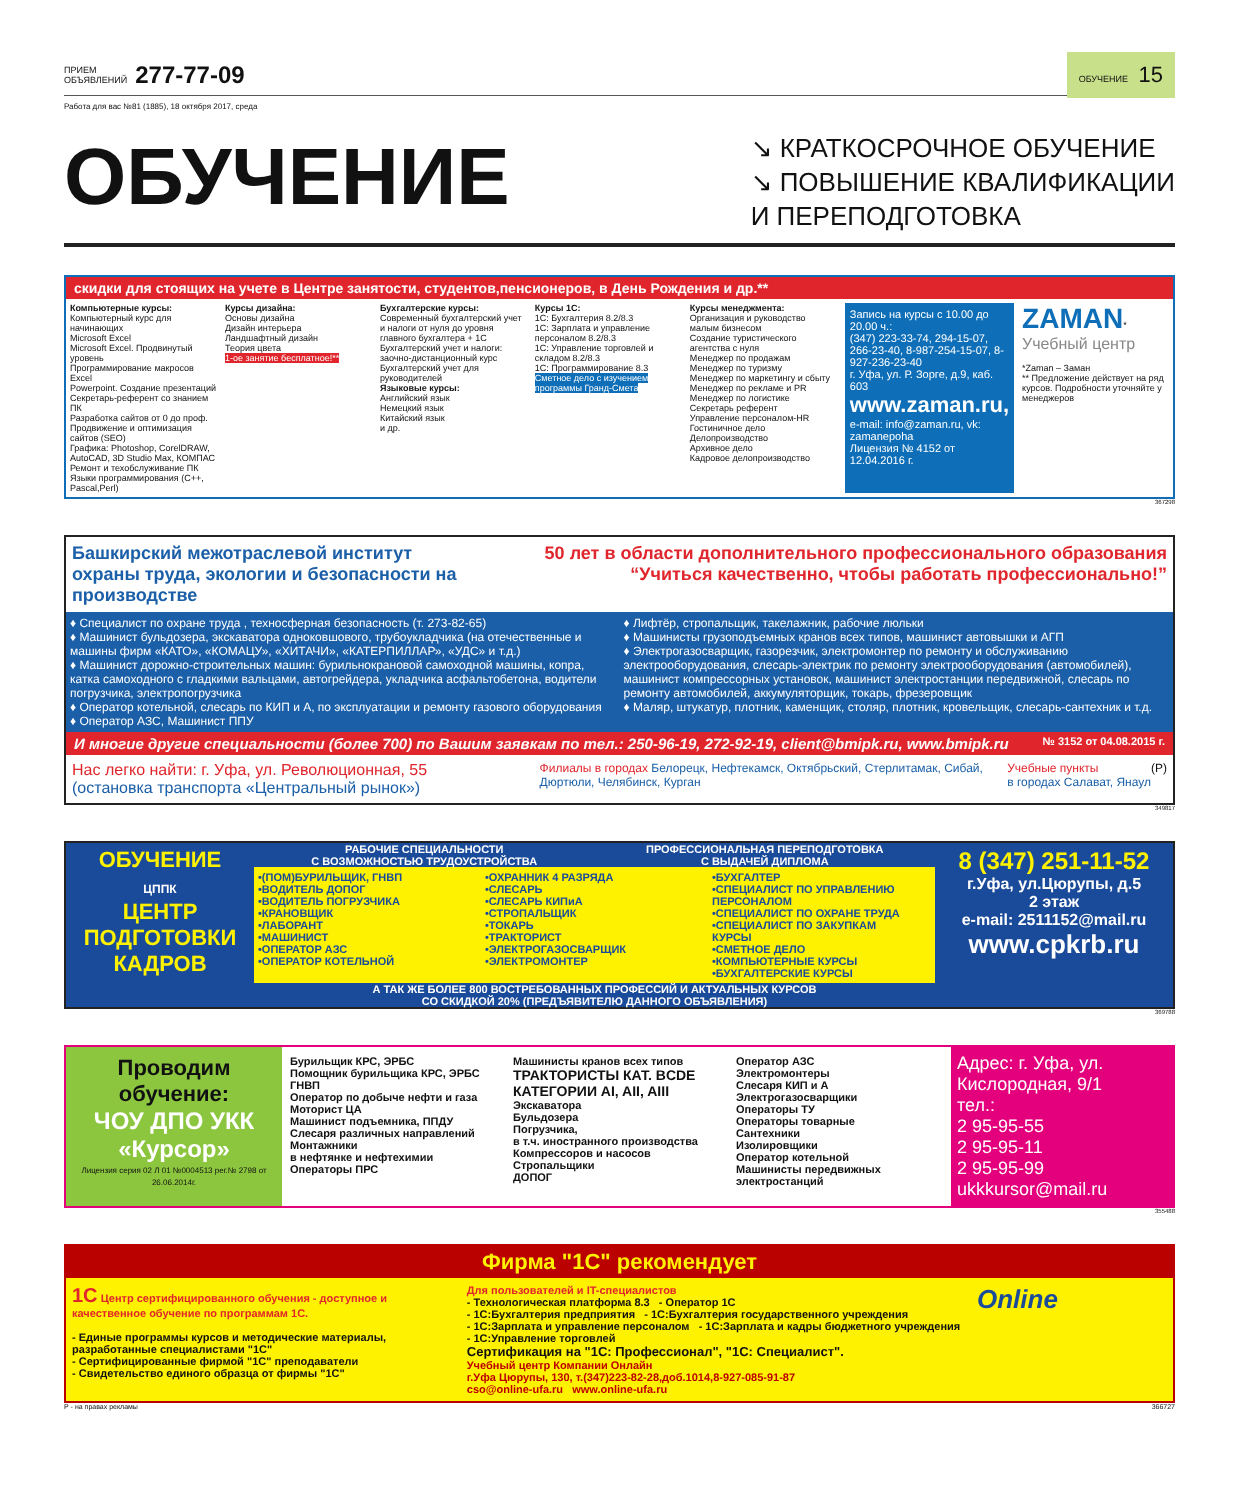ПРИЕМ
ОБЪЯВЛЕНИЙ 277-77-09 ОБУЧЕНИЕ 15
Работа для вас №81 (1885), 18 октября 2017, среда
ОБУЧЕНИЕ
↘ КРАТКОСРОЧНОЕ ОБУЧЕНИЕ
↘ ПОВЫШЕНИЕ КВАЛИФИКАЦИИ
И ПЕРЕПОДГОТОВКА
скидки для стоящих на учете в Центре занятости, студентов,пенсионеров, в День Рождения и др.**
Компьютерные курсы:
Компьютерный курс для начинающих
Microsoft Excel
Microsoft Excel. Продвинутый уровень
Программирование макросов Excel
Powerpoint. Создание презентаций
Секретарь-референт со знанием ПК
Разработка сайтов от 0 до проф.
Продвижение и оптимизация сайтов (SEO)
Графика: Photoshop, CorelDRAW, AutoCAD, 3D Studio Max, КОМПАС
Ремонт и техобслуживание ПК
Языки программирования (C++, Pascal,Perl)
Курсы дизайна:
Основы дизайна
Дизайн интерьера
Ландшафтный дизайн
Теория цвета
1-ое занятие бесплатное!**
Бухгалтерские курсы:
Современный бухгалтерский учет и налоги от нуля до уровня главного бухгалтера + 1С
Бухгалтерский учет и налоги: заочно-дистанционный курс
Бухгалтерский учет для руководителей
Языковые курсы:
Английский язык
Немецкий язык
Китайский язык
и др.
Курсы 1С:
1С: Бухгалтерия 8.2/8.3
1С: Зарплата и управление персоналом 8.2/8.3
1С: Управление торговлей и складом 8.2/8.3
1С: Программирование 8.3
Сметное дело с изучением программы Гранд-Смета
Курсы менеджмента:
Организация и руководство малым бизнесом
Создание туристического агентства с нуля
Менеджер по продажам
Менеджер по туризму
Менеджер по маркетингу и сбыту
Менеджер по рекламе и PR
Менеджер по логистике
Секретарь референт
Управление персоналом-HR
Гостиничное дело
Делопроизводство
Архивное дело
Кадровое делопроизводство
Запись на курсы с 10.00 до 20.00 ч.:
(347) 223-33-74, 294-15-07, 266-23-40, 8-987-254-15-07, 8- 927-236-23-40
г. Уфа, ул. Р. Зорге, д.9, каб. 603
www.zaman.ru,
e-mail: info@zaman.ru, vk: zamanepoha
Лицензия № 4152 от 12.04.2016 г.
ZAMAN*
Учебный центр
*Zaman – Заман
** Предложение действует на ряд курсов. Подробности уточняйте у менеджеров
367298
Башкирский межотраслевой институт
охраны труда, экологии и безопасности на производстве
50 лет в области дополнительного профессионального образования
“Учиться качественно, чтобы работать профессионально!”
♦ Специалист по охране труда , техносферная безопасность (т. 273-82-65)
♦ Машинист бульдозера, экскаватора одноковшового, трубоукладчика (на отечественные и машины фирм «КАТО», «КОМАЦУ», «ХИТАЧИ», «КАТЕРПИЛЛАР», «УДС» и т.д.)
♦ Машинист дорожно-строительных машин: бурильнокрановой самоходной машины, копра, катка самоходного с гладкими вальцами, автогрейдера, укладчика асфальтобетона, водители погрузчика, электропогрузчика
♦ Оператор котельной, слесарь по КИП и А, по эксплуатации и ремонту газового оборудования
♦ Оператор АЗС, Машинист ППУ
♦ Лифтёр, стропальщик, такелажник, рабочие люльки
♦ Машинисты грузоподъемных кранов всех типов, машинист автовышки и АГП
♦ Электрогазосварщик, газорезчик, электромонтер по ремонту и обслуживанию электрооборудования, слесарь-электрик по ремонту электрооборудования (автомобилей), машинист компрессорных установок, машинист электростанции передвижной, слесарь по ремонту автомобилей, аккумуляторщик, токарь, фрезеровщик
♦ Маляр, штукатур, плотник, каменщик, столяр, плотник, кровельщик, слесарь-сантехник и т.д.
И многие другие специальности (более 700) по Вашим заявкам по тел.: 250-96-19, 272-92-19, client@bmipk.ru, www.bmipk.ru № 3152 от 04.08.2015 г.
Нас легко найти: г. Уфа, ул. Революционная, 55
(остановка транспорта «Центральный рынок»)
Филиалы в городах Белорецк, Нефтекамск, Октябрьский, Стерлитамак, Сибай, Дюртюли, Челябинск, Курган
Учебные пункты
в городах Салават, Янаул
(Р)
349817
ОБУЧЕНИЕ
ЦППК
ЦЕНТР ПОДГОТОВКИ КАДРОВ
РАБОЧИЕ СПЕЦИАЛЬНОСТИ
С ВОЗМОЖНОСТЬЮ ТРУДОУСТРОЙСТВА
ПРОФЕССИОНАЛЬНАЯ ПЕРЕПОДГОТОВКА
С ВЫДАЧЕЙ ДИПЛОМА
•(ПОМ)БУРИЛЬЩИК, ГНВП
•ВОДИТЕЛЬ ДОПОГ
•ВОДИТЕЛЬ ПОГРУЗЧИКА
•КРАНОВЩИК
•ЛАБОРАНТ
•МАШИНИСТ
•ОПЕРАТОР АЗС
•ОПЕРАТОР КОТЕЛЬНОЙ
•ОХРАННИК 4 РАЗРЯДА
•СЛЕСАРЬ
•СЛЕСАРЬ КИПиА
•СТРОПАЛЬЩИК
•ТОКАРЬ
•ТРАКТОРИСТ
•ЭЛЕКТРОГАЗОСВАРЩИК
•ЭЛЕКТРОМОНТЕР
•БУХГАЛТЕР
•СПЕЦИАЛИСТ ПО УПРАВЛЕНИЮ ПЕРСОНАЛОМ
•СПЕЦИАЛИСТ ПО ОХРАНЕ ТРУДА
•СПЕЦИАЛИСТ ПО ЗАКУПКАМ
КУРСЫ
•СМЕТНОЕ ДЕЛО
•КОМПЬЮТЕРНЫЕ КУРСЫ
•БУХГАЛТЕРСКИЕ КУРСЫ
А ТАК ЖЕ БОЛЕЕ 800 ВОСТРЕБОВАННЫХ ПРОФЕССИЙ И АКТУАЛЬНЫХ КУРСОВ
СО СКИДКОЙ 20% (ПРЕДЪЯВИТЕЛЮ ДАННОГО ОБЪЯВЛЕНИЯ)
8 (347) 251-11-52
г.Уфа, ул.Цюрупы, д.5
2 этаж
e-mail: 2511152@mail.ru
www.cpkrb.ru
369788
Проводим обучение:
ЧОУ ДПО УКК «Курсор»
Лицензия серия 02 Л 01 №0004513 рег.№ 2798 от 26.06.2014г.
Бурильщик КРС, ЭРБС
Помощник бурильщика КРС, ЭРБС
ГНВП
Оператор по добыче нефти и газа
Моторист ЦА
Машинист подъемника, ППДУ
Слесаря различных направлений
Монтажники
в нефтянке и нефтехимии
Операторы ПРС
Машинисты кранов всех типов
ТРАКТОРИСТЫ КАТ. BCDE
КАТЕГОРИИ AI, AII, AIII
Экскаватора
Бульдозера
Погрузчика,
в т.ч. иностранного производства
Компрессоров и насосов
Стропальщики
ДОПОГ
Оператор АЗС
Электромонтеры
Слесаря КИП и А
Электрогазосварщики
Операторы ТУ
Операторы товарные
Сантехники
Изолировщики
Оператор котельной
Машинисты передвижных электростанций
Адрес: г. Уфа, ул. Кислородная, 9/1
тел.:
2 95-95-55
2 95-95-11
2 95-95-99
ukkkursor@mail.ru
355488
Фирма "1С" рекомендует
1С Центр сертифицированного обучения - доступное и качественное обучение по программам 1С.
- Единые программы курсов и методические материалы, разработанные специалистами "1С"
- Сертифицированные фирмой "1С" преподаватели
- Свидетельство единого образца от фирмы "1С"
Для пользователей и IT-специалистов
- Технологическая платформа 8.3 - Оператор 1С
- 1С:Бухгалтерия предприятия - 1С:Бухгалтерия государственного учреждения
- 1С:Зарплата и управление персоналом - 1С:Зарплата и кадры бюджетного учреждения
- 1С:Управление торговлей
Сертификация на "1С: Профессионал", "1С: Специалист".
Учебный центр Компании Онлайн
г.Уфа Цюрупы, 130, т.(347)223-82-28,доб.1014,8-927-085-91-87
cso@online-ufa.ru www.online-ufa.ru
Online
Р - на правах рекламы 366727